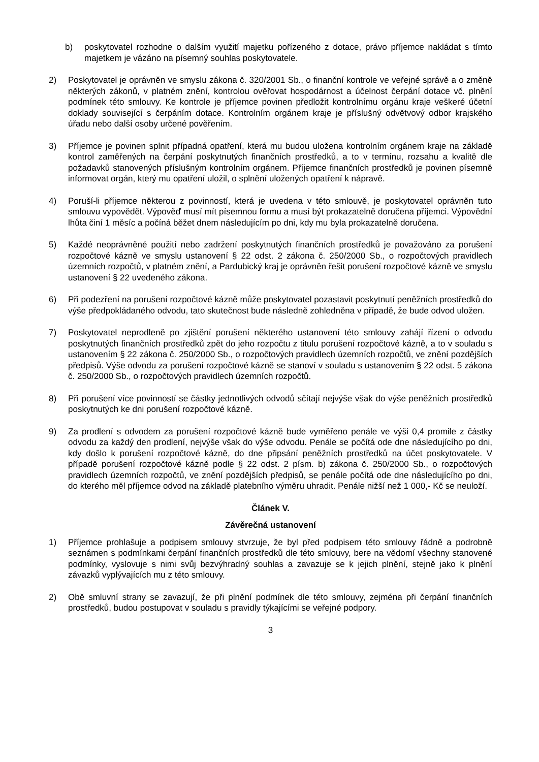b) poskytovatel rozhodne o dalším využití majetku pořízeného z dotace, právo příjemce nakládat s tímto majetkem je vázáno na písemný souhlas poskytovatele.
2) Poskytovatel je oprávněn ve smyslu zákona č. 320/2001 Sb., o finanční kontrole ve veřejné správě a o změně některých zákonů, v platném znění, kontrolou ověřovat hospodárnost a účelnost čerpání dotace vč. plnění podmínek této smlouvy. Ke kontrole je příjemce povinen předložit kontrolnímu orgánu kraje veškeré účetní doklady související s čerpáním dotace. Kontrolním orgánem kraje je příslušný odvětvový odbor krajského úřadu nebo další osoby určené pověřením.
3) Příjemce je povinen splnit případná opatření, která mu budou uložena kontrolním orgánem kraje na základě kontrol zaměřených na čerpání poskytnutých finančních prostředků, a to v termínu, rozsahu a kvalitě dle požadavků stanovených příslušným kontrolním orgánem. Příjemce finančních prostředků je povinen písemně informovat orgán, který mu opatření uložil, o splnění uložených opatření k nápravě.
4) Poruší-li příjemce některou z povinností, která je uvedena v této smlouvě, je poskytovatel oprávněn tuto smlouvu vypovědět. Výpověď musí mít písemnou formu a musí být prokazatelně doručena příjemci. Výpovědní lhůta činí 1 měsíc a počíná běžet dnem následujícím po dni, kdy mu byla prokazatelně doručena.
5) Každé neoprávněné použití nebo zadržení poskytnutých finančních prostředků je považováno za porušení rozpočtové kázně ve smyslu ustanovení § 22 odst. 2 zákona č. 250/2000 Sb., o rozpočtových pravidlech územních rozpočtů, v platném znění, a Pardubický kraj je oprávněn řešit porušení rozpočtové kázně ve smyslu ustanovení § 22 uvedeného zákona.
6) Při podezření na porušení rozpočtové kázně může poskytovatel pozastavit poskytnutí peněžních prostředků do výše předpokládaného odvodu, tato skutečnost bude následně zohledněna v případě, že bude odvod uložen.
7) Poskytovatel neprodleně po zjištění porušení některého ustanovení této smlouvy zahájí řízení o odvodu poskytnutých finančních prostředků zpět do jeho rozpočtu z titulu porušení rozpočtové kázně, a to v souladu s ustanovením § 22 zákona č. 250/2000 Sb., o rozpočtových pravidlech územních rozpočtů, ve znění pozdějších předpisů. Výše odvodu za porušení rozpočtové kázně se stanoví v souladu s ustanovením § 22 odst. 5 zákona č. 250/2000 Sb., o rozpočtových pravidlech územních rozpočtů.
8) Při porušení více povinností se částky jednotlivých odvodů sčítají nejvýše však do výše peněžních prostředků poskytnutých ke dni porušení rozpočtové kázně.
9) Za prodlení s odvodem za porušení rozpočtové kázně bude vyměřeno penále ve výši 0,4 promile z částky odvodu za každý den prodlení, nejvýše však do výše odvodu. Penále se počítá ode dne následujícího po dni, kdy došlo k porušení rozpočtové kázně, do dne připsání peněžních prostředků na účet poskytovatele. V případě porušení rozpočtové kázně podle § 22 odst. 2 písm. b) zákona č. 250/2000 Sb., o rozpočtových pravidlech územních rozpočtů, ve znění pozdějších předpisů, se penále počítá ode dne následujícího po dni, do kterého měl příjemce odvod na základě platebního výměru uhradit. Penále nižší než 1 000,- Kč se neuloží.
Článek V.
Závěrečná ustanovení
1) Příjemce prohlašuje a podpisem smlouvy stvrzuje, že byl před podpisem této smlouvy řádně a podrobně seznámen s podmínkami čerpání finančních prostředků dle této smlouvy, bere na vědomí všechny stanovené podmínky, vyslovuje s nimi svůj bezvýhradný souhlas a zavazuje se k jejich plnění, stejně jako k plnění závazků vyplývajících mu z této smlouvy.
2) Obě smluvní strany se zavazují, že při plnění podmínek dle této smlouvy, zejména při čerpání finančních prostředků, budou postupovat v souladu s pravidly týkajícími se veřejné podpory.
3